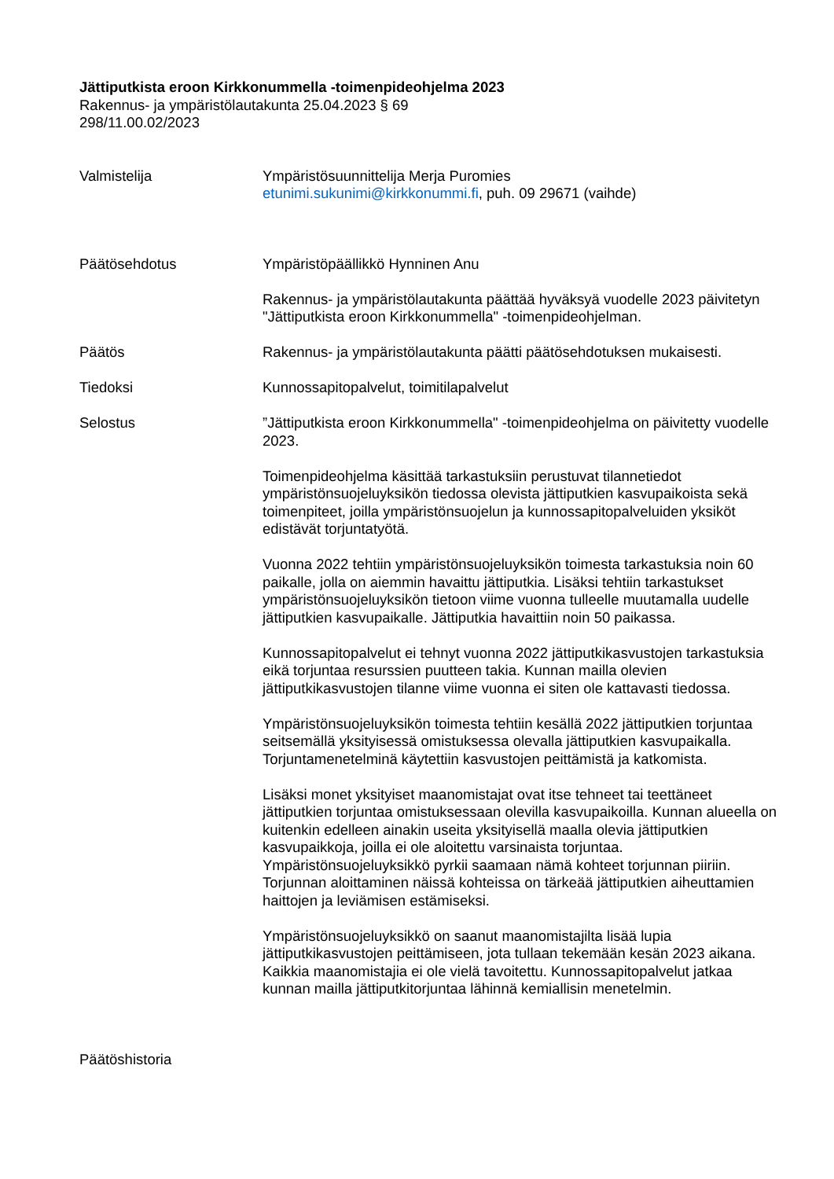Jättiputkista eroon Kirkkonummella -toimenpideohjelma 2023
Rakennus- ja ympäristölautakunta 25.04.2023 § 69
298/11.00.02/2023
Valmistelija Ympäristösuunnittelija Merja Puromies
etunimi.sukunimi@kirkkonummi.fi, puh. 09 29671 (vaihde)
Päätösehdotus Ympäristöpäällikkö Hynninen Anu
Rakennus- ja ympäristölautakunta päättää hyväksyä vuodelle 2023 päivitetyn "Jättiputkista eroon Kirkkonummella" -toimenpideohjelman.
Päätös Rakennus- ja ympäristölautakunta päätti päätösehdotuksen mukaisesti.
Tiedoksi Kunnossapitopalvelut, toimitilapalvelut
Selostus ”Jättiputkista eroon Kirkkonummella" -toimenpideohjelma on päivitetty vuodelle 2023.
Toimenpideohjelma käsittää tarkastuksiin perustuvat tilannetiedot ympäristönsuojeluyksikön tiedossa olevista jättiputkien kasvupaikoista sekä toimenpiteet, joilla ympäristönsuojelun ja kunnossapitopalveluiden yksiköt edistävät torjuntatyötä.
Vuonna 2022 tehtiin ympäristönsuojeluyksikön toimesta tarkastuksia noin 60 paikalle, jolla on aiemmin havaittu jättiputkia. Lisäksi tehtiin tarkastukset ympäristönsuojeluyksikön tietoon viime vuonna tulleelle muutamalla uudelle jättiputkien kasvupaikalle. Jättiputkia havaittiin noin 50 paikassa.
Kunnossapitopalvelut ei tehnyt vuonna 2022 jättiputkikasvustojen tarkastuksia eikä torjuntaa resurssien puutteen takia. Kunnan mailla olevien jättiputkikasvustojen tilanne viime vuonna ei siten ole kattavasti tiedossa.
Ympäristönsuojeluyksikön toimesta tehtiin kesällä 2022 jättiputkien torjuntaa seitsemällä yksityisessä omistuksessa olevalla jättiputkien kasvupaikalla. Torjuntamenetelminä käytettiin kasvustojen peittämistä ja katkomista.
Lisäksi monet yksityiset maanomistajat ovat itse tehneet tai teettäneet jättiputkien torjuntaa omistuksessaan olevilla kasvupaikoilla. Kunnan alueella on kuitenkin edelleen ainakin useita yksityisellä maalla olevia jättiputkien kasvupaikkoja, joilla ei ole aloitettu varsinaista torjuntaa. Ympäristönsuojeluyksikkö pyrkii saamaan nämä kohteet torjunnan piiriin. Torjunnan aloittaminen näissä kohteissa on tärkeää jättiputkien aiheuttamien haittojen ja leviämisen estämiseksi.
Ympäristönsuojeluyksikkö on saanut maanomistajilta lisää lupia jättiputkikasvustojen peittämiseen, jota tullaan tekemään kesän 2023 aikana. Kaikkia maanomistajia ei ole vielä tavoitettu. Kunnossapitopalvelut jatkaa kunnan mailla jättiputkitorjuntaa lähinnä kemiallisin menetelmin.
Päätöshistoria